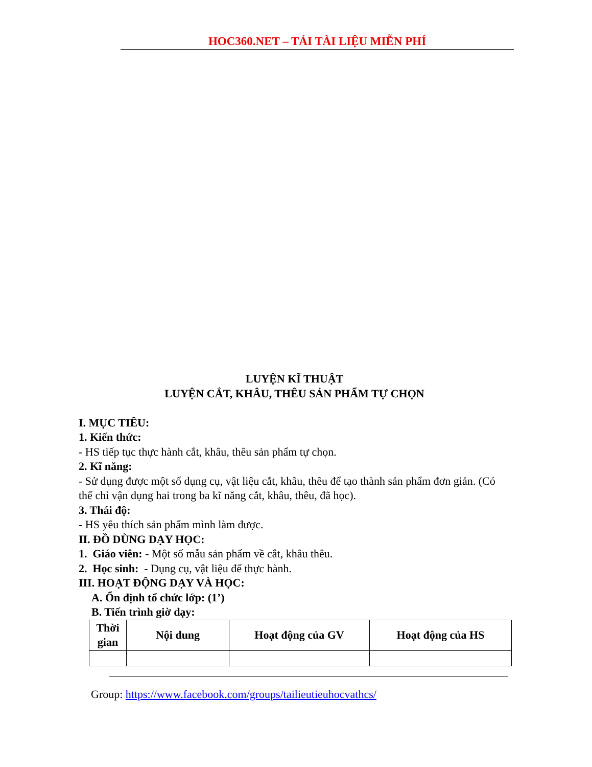HOC360.NET – TẢI TÀI LIỆU MIỄN PHÍ
LUYỆN KĨ THUẬT
LUYỆN CẮT, KHÂU, THÊU SẢN PHẨM TỰ CHỌN
I. MỤC TIÊU:
1. Kiến thức:
- HS tiếp tục thực hành cắt, khâu, thêu sản phẩm tự chọn.
2. Kĩ năng:
- Sử dụng được một số dụng cụ, vật liệu cắt, khâu, thêu để tạo thành sản phẩm đơn giản. (Có thể chỉ vận dụng hai trong ba kĩ năng cắt, khâu, thêu, đã học).
3. Thái độ:
- HS yêu thích sản phẩm mình làm được.
II. ĐỒ DÙNG DẠY HỌC:
1. Giáo viên: - Một số mẫu sản phẩm về cắt, khâu thêu.
2. Học sinh: - Dụng cụ, vật liệu để thực hành.
III. HOẠT ĐỘNG DẠY VÀ HỌC:
A. Ổn định tổ chức lớp: (1’)
B. Tiến trình giờ dạy:
| Thời gian | Nội dung | Hoạt động của GV | Hoạt động của HS |
| --- | --- | --- | --- |
Group: https://www.facebook.com/groups/tailieutieuhocvathcs/